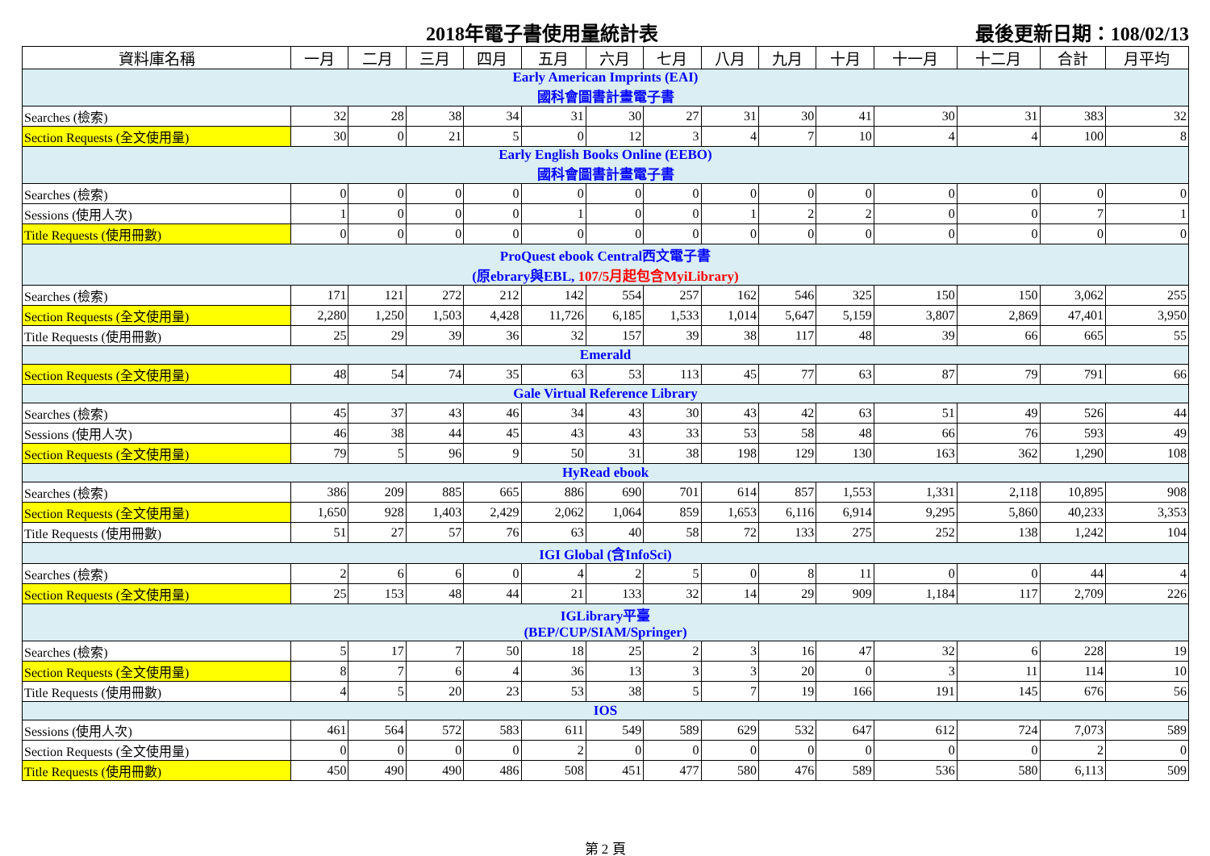2018年電子書使用量統計表 最後更新日期：108/02/13
| 資料庫名稱 | 一月 | 二月 | 三月 | 四月 | 五月 | 六月 | 七月 | 八月 | 九月 | 十月 | 十一月 | 十二月 | 合計 | 月平均 |
| --- | --- | --- | --- | --- | --- | --- | --- | --- | --- | --- | --- | --- | --- | --- |
| Early American Imprints (EAI) 國科會圖書計畫電子書 | | | | | | | | | | | | | | |
| Searches (檢索) | 32 | 28 | 38 | 34 | 31 | 30 | 27 | 31 | 30 | 41 | 30 | 31 | 383 | 32 |
| Section Requests (全文使用量) | 30 | 0 | 21 | 5 | 0 | 12 | 3 | 4 | 7 | 10 | 4 | 4 | 100 | 8 |
| Early English Books Online (EEBO) 國科會圖書計畫電子書 | | | | | | | | | | | | | | |
| Searches (檢索) | 0 | 0 | 0 | 0 | 0 | 0 | 0 | 0 | 0 | 0 | 0 | 0 | 0 | 0 |
| Sessions (使用人次) | 1 | 0 | 0 | 0 | 1 | 0 | 0 | 1 | 2 | 2 | 0 | 0 | 7 | 1 |
| Title Requests (使用冊數) | 0 | 0 | 0 | 0 | 0 | 0 | 0 | 0 | 0 | 0 | 0 | 0 | 0 | 0 |
| ProQuest ebook Central西文電子書 (原ebrary與EBL, 107/5月起包含MyiLibrary) | | | | | | | | | | | | | | |
| Searches (檢索) | 171 | 121 | 272 | 212 | 142 | 554 | 257 | 162 | 546 | 325 | 150 | 150 | 3,062 | 255 |
| Section Requests (全文使用量) | 2,280 | 1,250 | 1,503 | 4,428 | 11,726 | 6,185 | 1,533 | 1,014 | 5,647 | 5,159 | 3,807 | 2,869 | 47,401 | 3,950 |
| Title Requests (使用冊數) | 25 | 29 | 39 | 36 | 32 | 157 | 39 | 38 | 117 | 48 | 39 | 66 | 665 | 55 |
| Emerald | | | | | | | | | | | | | | |
| Section Requests (全文使用量) | 48 | 54 | 74 | 35 | 63 | 53 | 113 | 45 | 77 | 63 | 87 | 79 | 791 | 66 |
| Gale Virtual Reference Library | | | | | | | | | | | | | | |
| Searches (檢索) | 45 | 37 | 43 | 46 | 34 | 43 | 30 | 43 | 42 | 63 | 51 | 49 | 526 | 44 |
| Sessions (使用人次) | 46 | 38 | 44 | 45 | 43 | 43 | 33 | 53 | 58 | 48 | 66 | 76 | 593 | 49 |
| Section Requests (全文使用量) | 79 | 5 | 96 | 9 | 50 | 31 | 38 | 198 | 129 | 130 | 163 | 362 | 1,290 | 108 |
| HyRead ebook | | | | | | | | | | | | | | |
| Searches (檢索) | 386 | 209 | 885 | 665 | 886 | 690 | 701 | 614 | 857 | 1,553 | 1,331 | 2,118 | 10,895 | 908 |
| Section Requests (全文使用量) | 1,650 | 928 | 1,403 | 2,429 | 2,062 | 1,064 | 859 | 1,653 | 6,116 | 6,914 | 9,295 | 5,860 | 40,233 | 3,353 |
| Title Requests (使用冊數) | 51 | 27 | 57 | 76 | 63 | 40 | 58 | 72 | 133 | 275 | 252 | 138 | 1,242 | 104 |
| IGI Global (含InfoSci) | | | | | | | | | | | | | | |
| Searches (檢索) | 2 | 6 | 6 | 0 | 4 | 2 | 5 | 0 | 8 | 11 | 0 | 0 | 44 | 4 |
| Section Requests (全文使用量) | 25 | 153 | 48 | 44 | 21 | 133 | 32 | 14 | 29 | 909 | 1,184 | 117 | 2,709 | 226 |
| IGLibrary平臺 (BEP/CUP/SIAM/Springer) | | | | | | | | | | | | | | |
| Searches (檢索) | 5 | 17 | 7 | 50 | 18 | 25 | 2 | 3 | 16 | 47 | 32 | 6 | 228 | 19 |
| Section Requests (全文使用量) | 8 | 7 | 6 | 4 | 36 | 13 | 3 | 3 | 20 | 0 | 3 | 11 | 114 | 10 |
| Title Requests (使用冊數) | 4 | 5 | 20 | 23 | 53 | 38 | 5 | 7 | 19 | 166 | 191 | 145 | 676 | 56 |
| IOS | | | | | | | | | | | | | | |
| Sessions (使用人次) | 461 | 564 | 572 | 583 | 611 | 549 | 589 | 629 | 532 | 647 | 612 | 724 | 7,073 | 589 |
| Section Requests (全文使用量) | 0 | 0 | 0 | 0 | 2 | 0 | 0 | 0 | 0 | 0 | 0 | 0 | 2 | 0 |
| Title Requests (使用冊數) | 450 | 490 | 490 | 486 | 508 | 451 | 477 | 580 | 476 | 589 | 536 | 580 | 6,113 | 509 |
第 2 頁